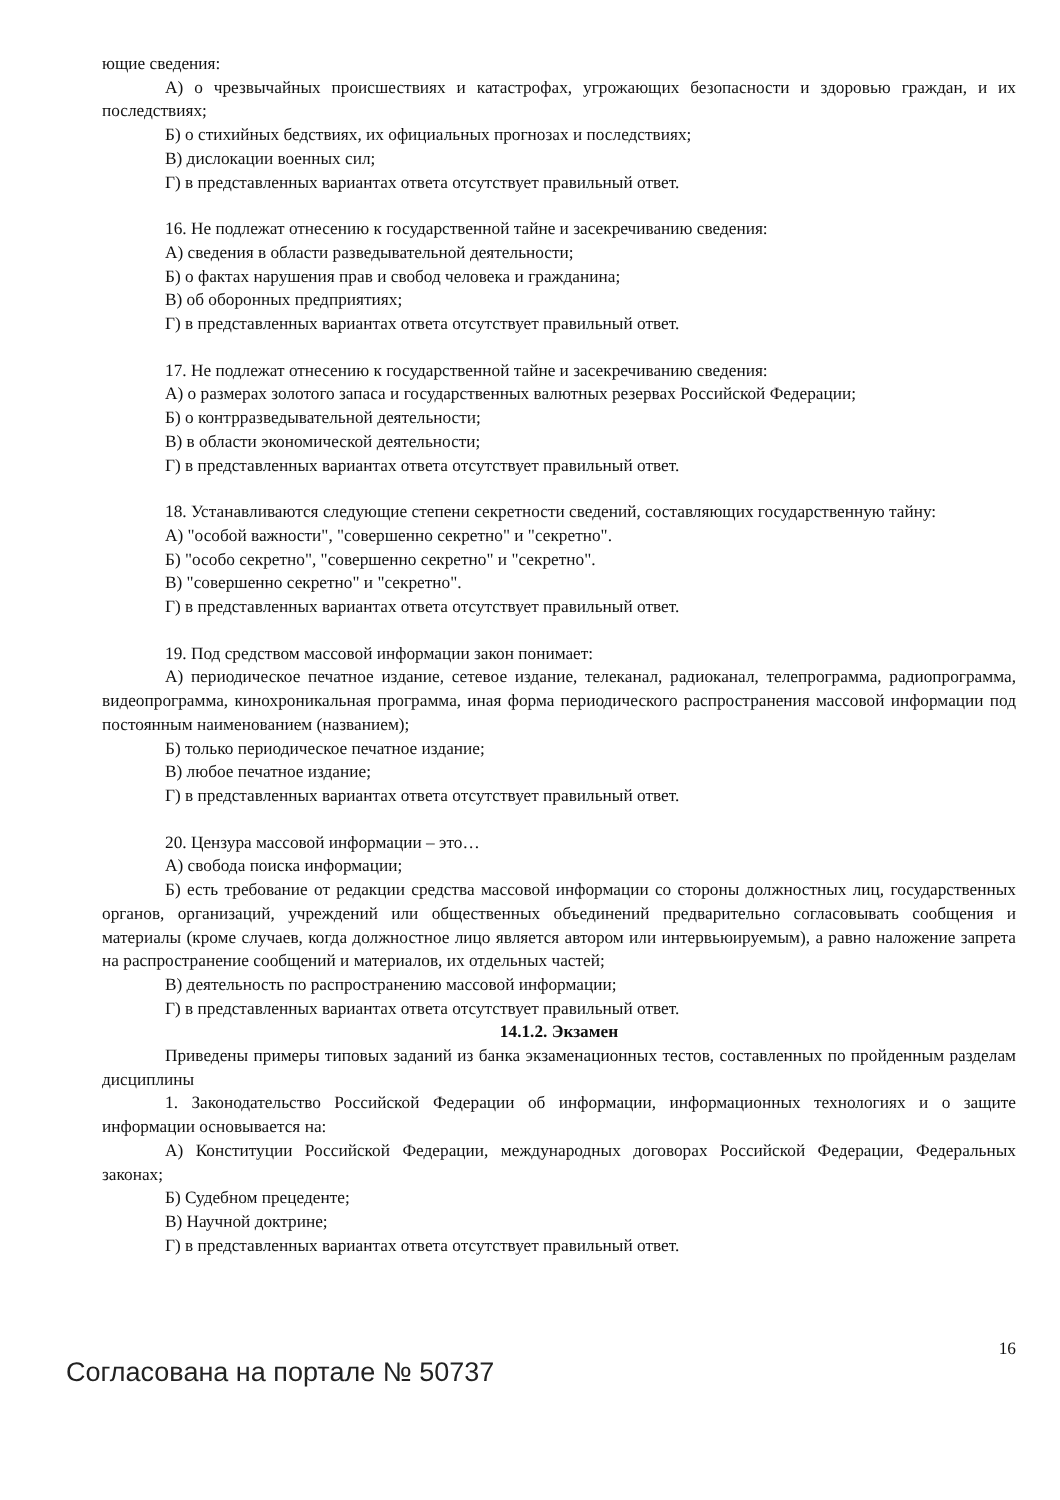ющие сведения:
А) о чрезвычайных происшествиях и катастрофах, угрожающих безопасности и здоровью граждан, и их последствиях;
Б) о стихийных бедствиях, их официальных прогнозах и последствиях;
В) дислокации военных сил;
Г) в представленных вариантах ответа отсутствует правильный ответ.
16. Не подлежат отнесению к государственной тайне и засекречиванию сведения:
А) сведения в области разведывательной деятельности;
Б) о фактах нарушения прав и свобод человека и гражданина;
В) об оборонных предприятиях;
Г) в представленных вариантах ответа отсутствует правильный ответ.
17. Не подлежат отнесению к государственной тайне и засекречиванию сведения:
А) о размерах золотого запаса и государственных валютных резервах Российской Федерации;
Б) о контрразведывательной деятельности;
В) в области экономической деятельности;
Г) в представленных вариантах ответа отсутствует правильный ответ.
18. Устанавливаются следующие степени секретности сведений, составляющих государственную тайну:
А) "особой важности", "совершенно секретно" и "секретно".
Б) "особо секретно", "совершенно секретно" и "секретно".
В) "совершенно секретно" и "секретно".
Г) в представленных вариантах ответа отсутствует правильный ответ.
19. Под средством массовой информации закон понимает:
А) периодическое печатное издание, сетевое издание, телеканал, радиоканал, телепрограмма, радиопрограмма, видеопрограмма, кинохроникальная программа, иная форма периодического распространения массовой информации под постоянным наименованием (названием);
Б) только периодическое печатное издание;
В) любое печатное издание;
Г) в представленных вариантах ответа отсутствует правильный ответ.
20. Цензура массовой информации – это…
А) свобода поиска информации;
Б) есть требование от редакции средства массовой информации со стороны должностных лиц, государственных органов, организаций, учреждений или общественных объединений предварительно согласовывать сообщения и материалы (кроме случаев, когда должностное лицо является автором или интервьюируемым), а равно наложение запрета на распространение сообщений и материалов, их отдельных частей;
В) деятельность по распространению массовой информации;
Г) в представленных вариантах ответа отсутствует правильный ответ.
14.1.2. Экзамен
Приведены примеры типовых заданий из банка экзаменационных тестов, составленных по пройденным разделам дисциплины
1. Законодательство Российской Федерации об информации, информационных технологиях и о защите информации основывается на:
А) Конституции Российской Федерации, международных договорах Российской Федерации, Федеральных законах;
Б) Судебном прецеденте;
В) Научной доктрине;
Г) в представленных вариантах ответа отсутствует правильный ответ.
Согласована на портале № 50737
16